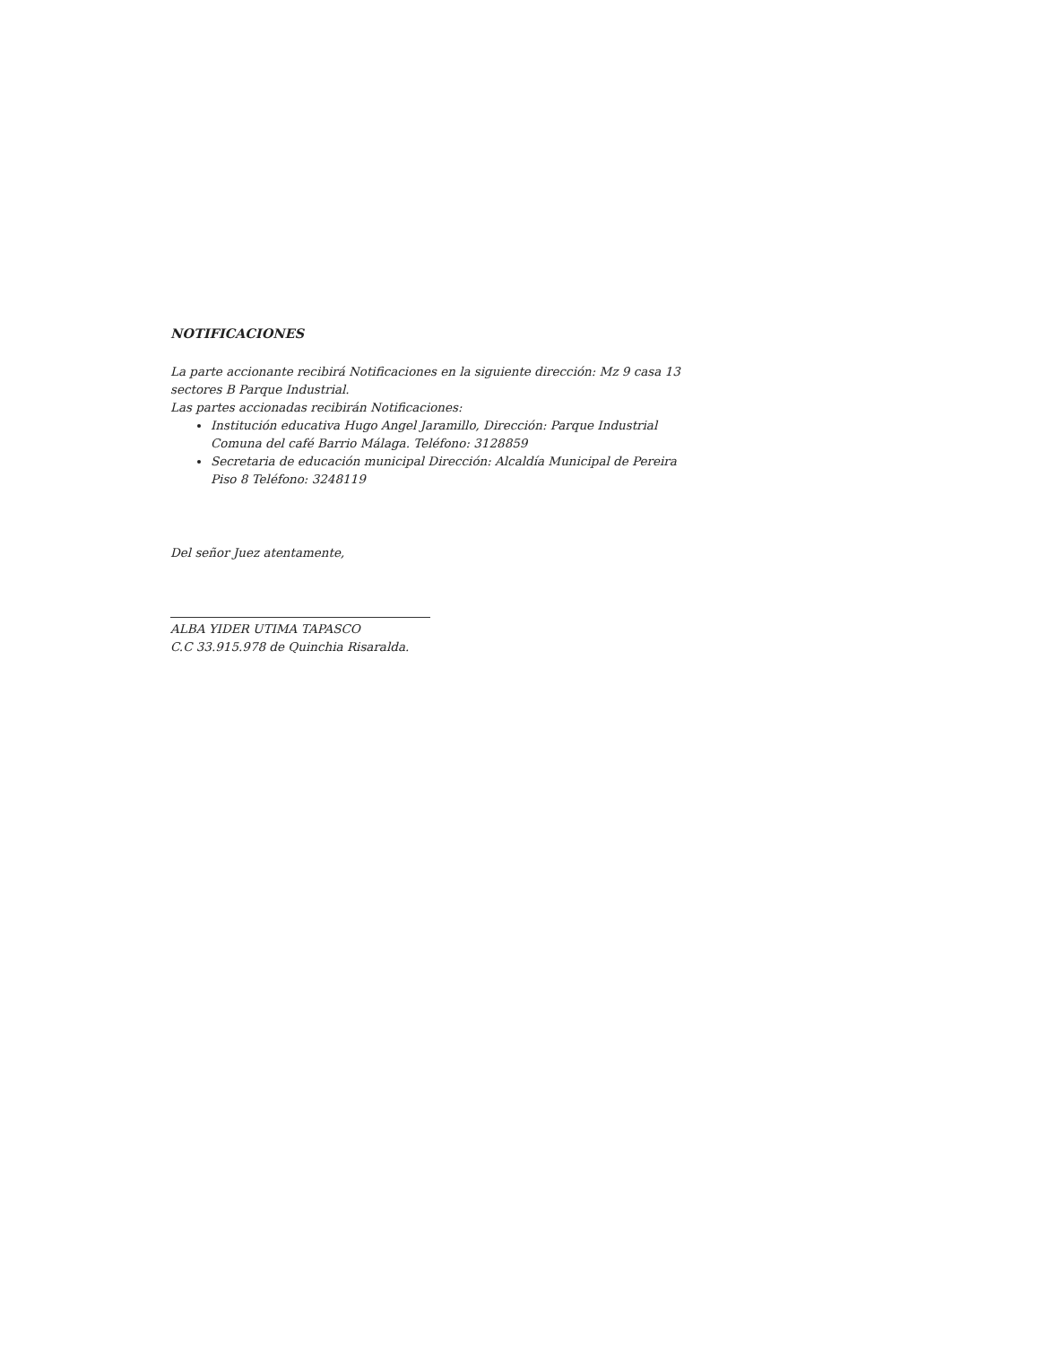NOTIFICACIONES
La parte accionante recibirá Notificaciones en la siguiente dirección: Mz 9 casa 13 sectores B Parque Industrial.
Las partes accionadas recibirán Notificaciones:
Institución educativa Hugo Angel Jaramillo, Dirección: Parque Industrial Comuna del café Barrio Málaga. Teléfono: 3128859
Secretaria de educación municipal Dirección: Alcaldía Municipal de Pereira Piso 8 Teléfono: 3248119
Del señor Juez atentamente,
ALBA YIDER UTIMA TAPASCO
C.C 33.915.978 de Quinchia Risaralda.